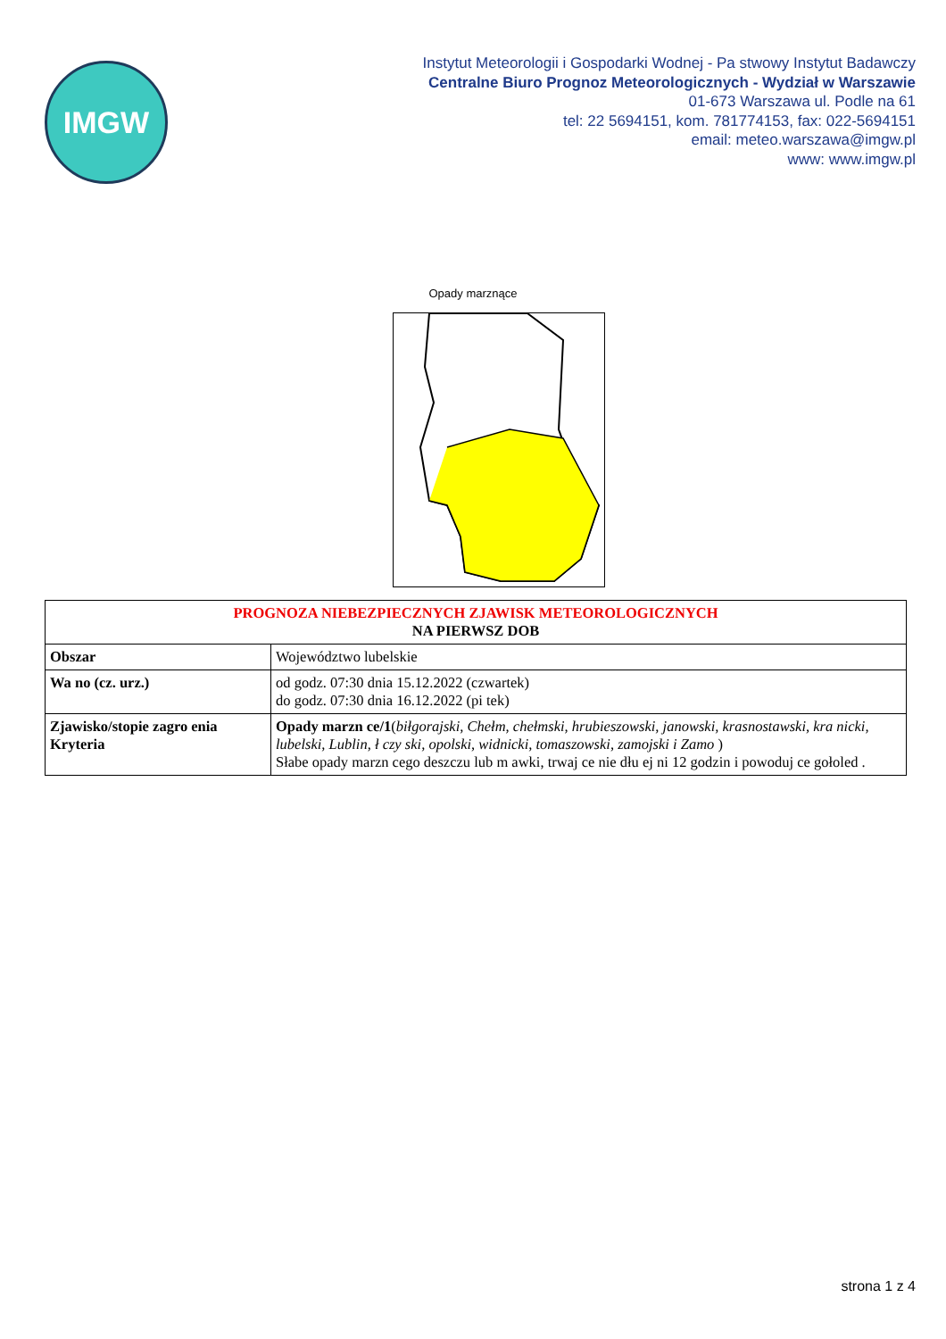IMGW
Instytut Meteorologii i Gospodarki Wodnej - Pa stwowy Instytut Badawczy
Centralne Biuro Prognoz Meteorologicznych - Wydział w Warszawie
01-673 Warszawa ul. Podle na 61
tel: 22 5694151, kom. 781774153, fax: 022-5694151
email: meteo.warszawa@imgw.pl
www: www.imgw.pl
Opady marznące
| PROGNOZA NIEBEZPIECZNYCH ZJAWISK METEOROLOGICZNYCH NA PIERWSZ DOB | |
| --- | --- |
| Obszar | Województwo lubelskie |
| Wa no (cz. urz.) | od godz. 07:30 dnia 15.12.2022 (czwartek) do godz. 07:30 dnia 16.12.2022 (pi tek) |
| Zjawisko/stopie zagro enia Kryteria | Opady marzn ce/1 ( biłgorajski, Chełm, chełmski, hrubieszowski, janowski, krasnostawski, kra nicki, lubelski, Lublin, ł czy ski, opolski, widnicki, tomaszowski, zamojski i Zamo ) Słabe opady marzn cego deszczu lub m awki, trwaj ce nie dłu ej ni 12 godzin i powoduj ce gołoled . |
strona 1 z 4